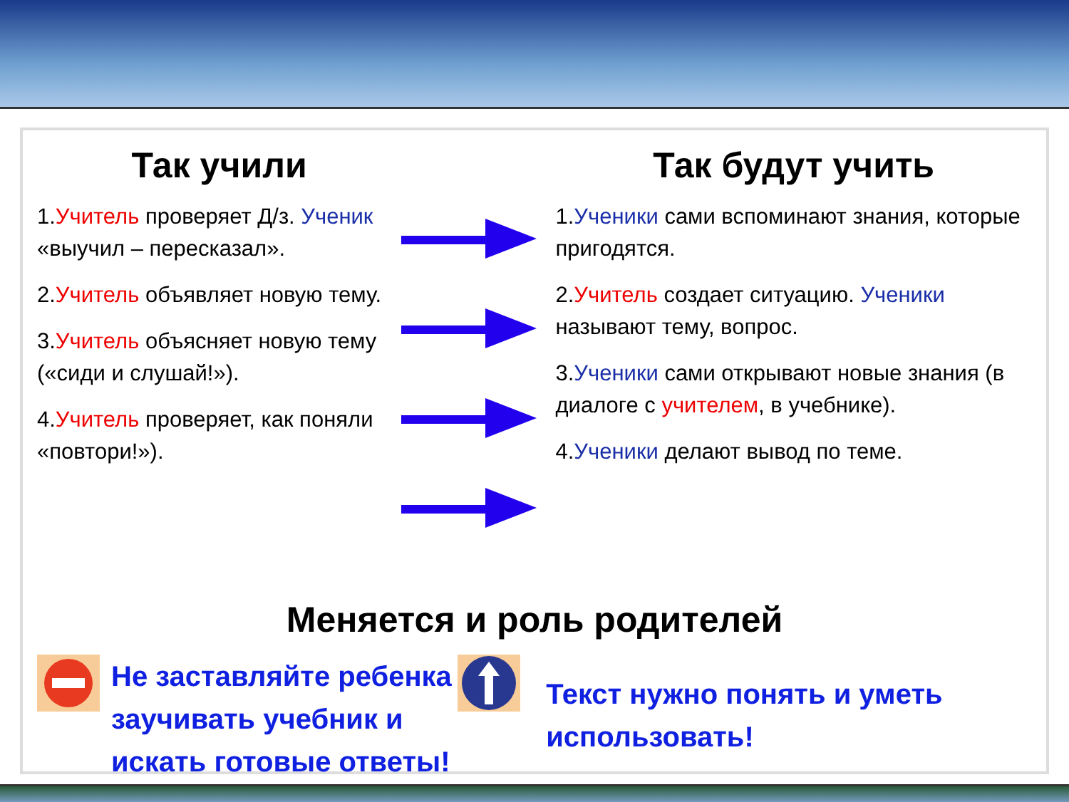Так учили
1.Учитель проверяет Д/з. Ученик «выучил – пересказал».
2.Учитель объявляет новую тему.
3.Учитель объясняет новую тему («сиди и слушай!»).
4.Учитель проверяет, как поняли «повтори!»).
Так будут учить
1.Ученики сами вспоминают знания, которые пригодятся.
2.Учитель создает ситуацию. Ученики называют тему, вопрос.
3.Ученики сами открывают новые знания (в диалоге с учителем, в учебнике).
4.Ученики делают вывод по теме.
Меняется и роль родителей
Не заставляйте ребенка заучивать учебник и искать готовые ответы!
Текст нужно понять и уметь использовать!